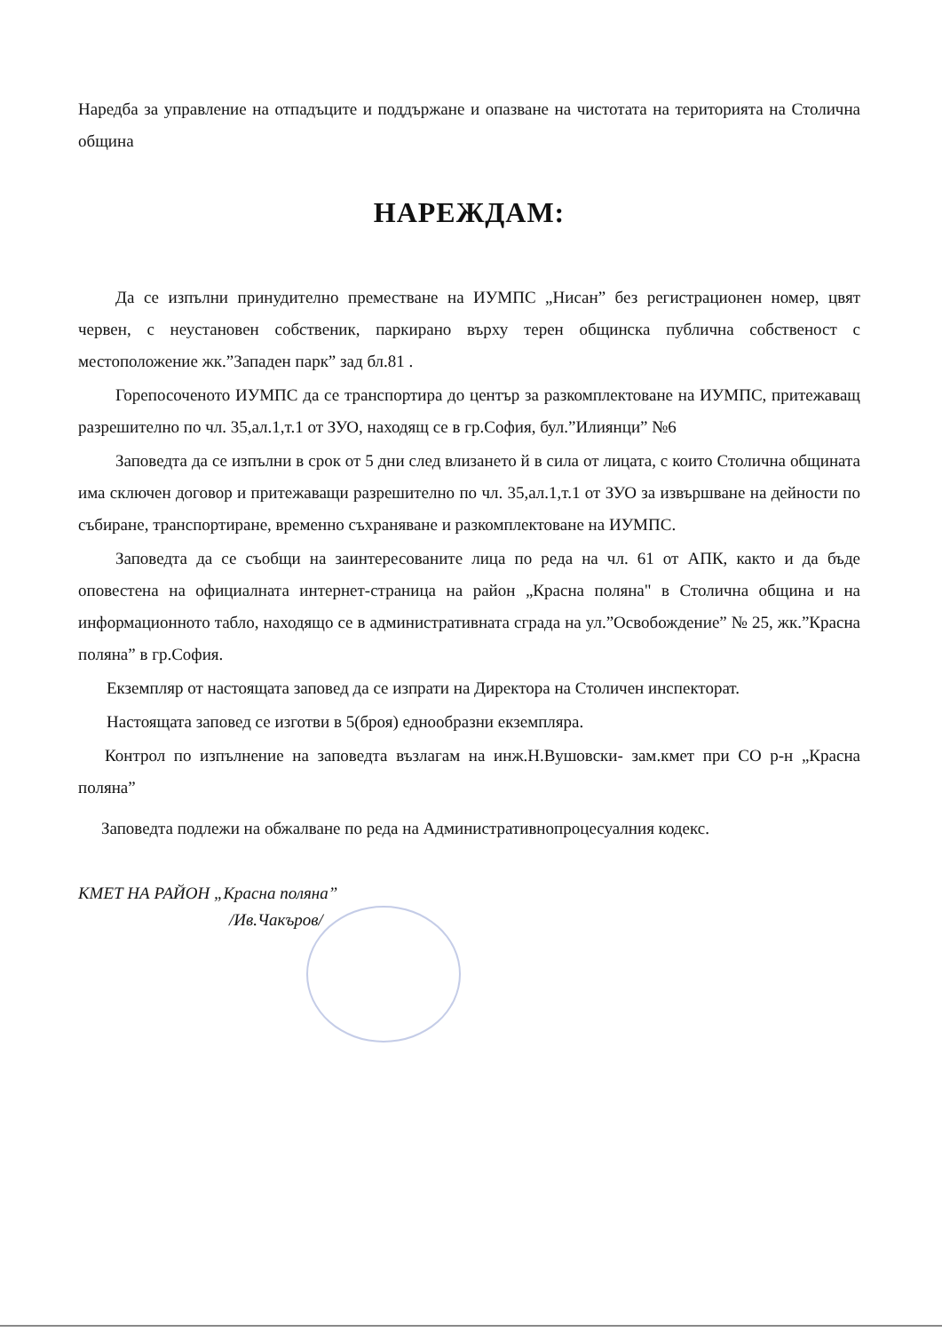Наредба за управление на отпадъците и поддържане и опазване на чистотата на територията на Столична община
НАРЕЖДАМ:
Да се изпълни принудително преместване на ИУМПС „Нисан” без регистрационен номер, цвят червен, с неустановен собственик, паркирано върху терен общинска публична собственост с местоположение жк.”Западен парк” зад бл.81 .
Горепосоченото ИУМПС да се транспортира до център за разкомплектоване на ИУМПС, притежаващ разрешително по чл. 35,ал.1,т.1 от ЗУО, находящ се в гр.София, бул.”Илиянци” №6
Заповедта да се изпълни в срок от 5 дни след влизането й в сила от лицата, с които Столична общината има сключен договор и притежаващи разрешително по чл. 35,ал.1,т.1 от ЗУО за извършване на дейности по събиране, транспортиране, временно съхраняване и разкомплектоване на ИУМПС.
Заповедта да се съобщи на заинтересованите лица по реда на чл. 61 от АПК, както и да бъде оповестена на официалната интернет-страница на район „Красна поляна" в Столична община и на информационното табло, находящо се в административната сграда на ул.”Освобождение” № 25, жк.”Красна поляна” в гр.София.
Екземпляр от настоящата заповед да се изпрати на Директора на Столичен инспекторат.
Настоящата заповед се изготви в 5(броя) еднообразни екземпляра.
Контрол по изпълнение на заповедта възлагам на инж.Н.Вушовски- зам.кмет при СО р-н „Красна поляна”
Заповедта подлежи на обжалване по реда на Административнопроцесуалния кодекс.
КМЕТ НА РАЙОН „Красна поляна”
/Ив.Чакъров/